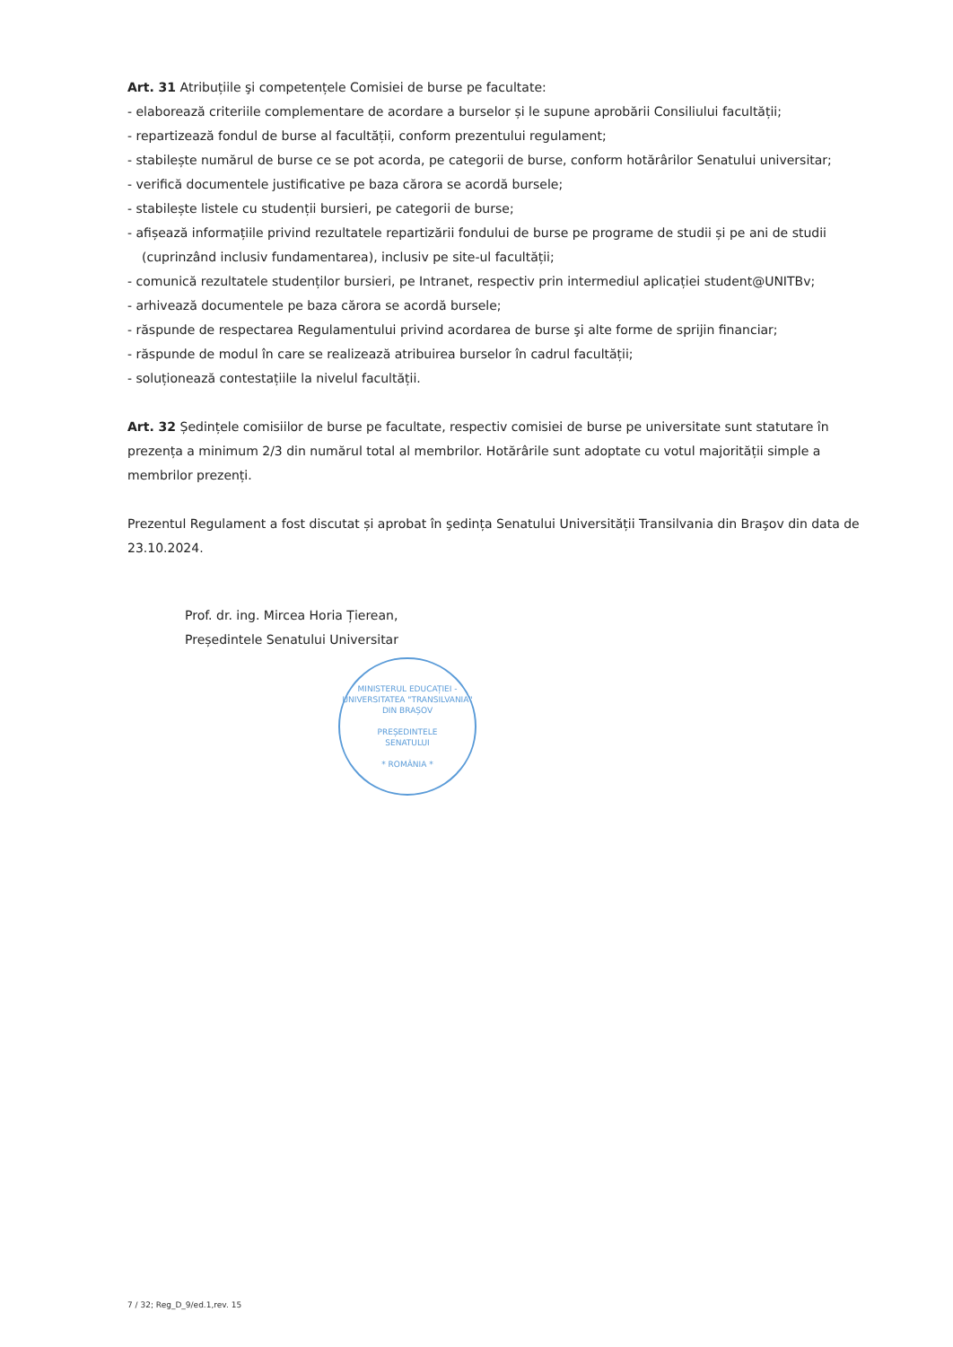Art. 31 Atribuțiile şi competențele Comisiei de burse pe facultate:
- elaborează criteriile complementare de acordare a burselor și le supune aprobării Consiliului facultății;
- repartizează fondul de burse al facultății, conform prezentului regulament;
- stabilește numărul de burse ce se pot acorda, pe categorii de burse, conform hotărârilor Senatului universitar;
- verifică documentele justificative pe baza cărora se acordă bursele;
- stabilește listele cu studenții bursieri, pe categorii de burse;
- afișează informațiile privind rezultatele repartizării fondului de burse pe programe de studii și pe ani de studii
(cuprinzând inclusiv fundamentarea), inclusiv pe site-ul facultății;
- comunică rezultatele studenților bursieri, pe Intranet, respectiv prin intermediul aplicației student@UNITBv;
- arhivează documentele pe baza cărora se acordă bursele;
- răspunde de respectarea Regulamentului privind acordarea de burse şi alte forme de sprijin financiar;
- răspunde de modul în care se realizează atribuirea burselor în cadrul facultății;
- soluționează contestațiile la nivelul facultății.
Art. 32 Ședințele comisiilor de burse pe facultate, respectiv comisiei de burse pe universitate sunt statutare în prezența a minimum 2/3 din numărul total al membrilor. Hotărârile sunt adoptate cu votul majorității simple a membrilor prezenți.
Prezentul Regulament a fost discutat și aprobat în şedința Senatului Universității Transilvania din Braşov din data de 23.10.2024.
Prof. dr. ing. Mircea Horia Țierean,
Președintele Senatului Universitar
MINISTERUL EDUCAȚIEI - UNIVERSITATEA "TRANSILVANIA" DIN BRAȘOV
PREȘEDINTELE
SENATULUI
* ROMÂNIA *
7 / 32; Reg_D_9/ed.1,rev. 15